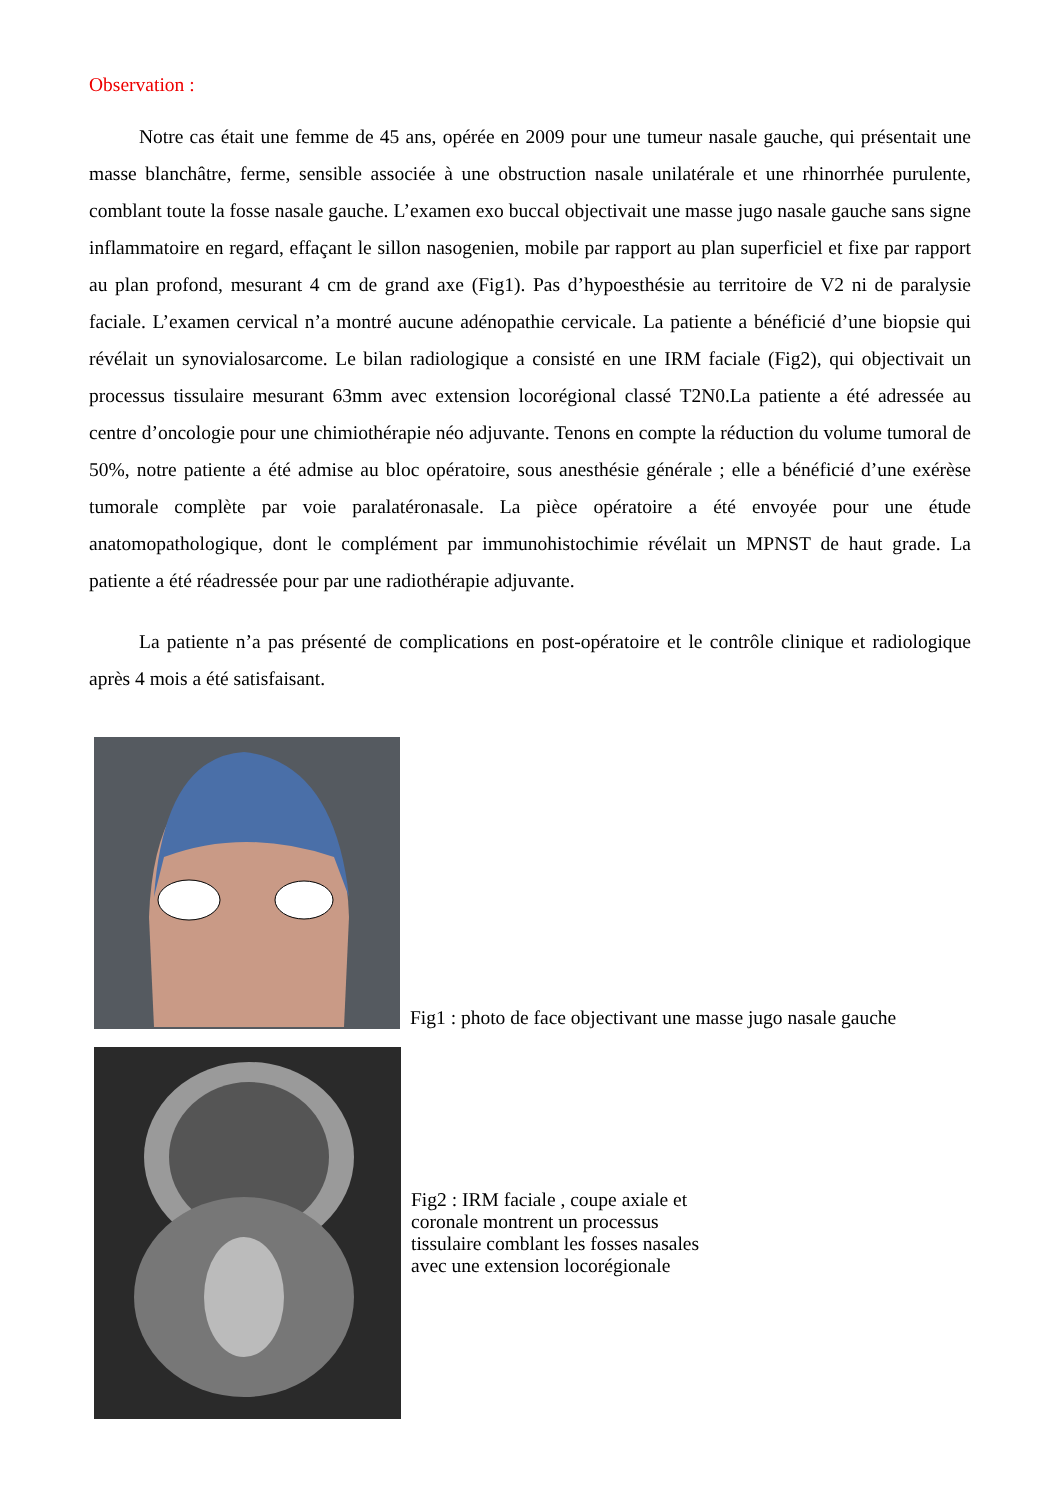Observation :
Notre cas était une femme de 45 ans, opérée en 2009 pour une tumeur nasale gauche, qui présentait une masse blanchâtre, ferme, sensible associée à une obstruction nasale unilatérale et une rhinorrhée purulente, comblant toute la fosse nasale gauche. L’examen exo buccal objectivait une masse jugo nasale gauche sans signe inflammatoire en regard, effaçant le sillon nasogenien, mobile par rapport au plan superficiel et fixe par rapport au plan profond, mesurant 4 cm de grand axe (Fig1). Pas d’hypoesthésie au territoire de V2 ni de paralysie faciale. L’examen cervical n’a montré aucune adénopathie cervicale. La patiente a bénéficié d’une biopsie qui révélait un synovialosarcome. Le bilan radiologique a consisté en une IRM faciale (Fig2), qui objectivait un processus tissulaire mesurant 63mm avec extension locorégional classé T2N0.La patiente a été adressée au centre d’oncologie pour une chimiothérapie néo adjuvante. Tenons en compte la réduction du volume tumoral de 50%, notre patiente a été admise au bloc opératoire, sous anesthésie générale ; elle a bénéficié d’une exérèse tumorale complète par voie paralatéronasale. La pièce opératoire a été envoyée pour une étude anatomopathologique, dont le complément par immunohistochimie révélait un MPNST de haut grade. La patiente a été réadressée pour par une radiothérapie adjuvante.
La patiente n’a pas présenté de complications en post-opératoire et le contrôle clinique et radiologique après 4 mois a été satisfaisant.
Fig1 : photo de face objectivant une masse jugo nasale gauche
Fig2 : IRM faciale , coupe axiale et coronale montrent un processus tissulaire comblant les fosses nasales avec une extension locorégionale